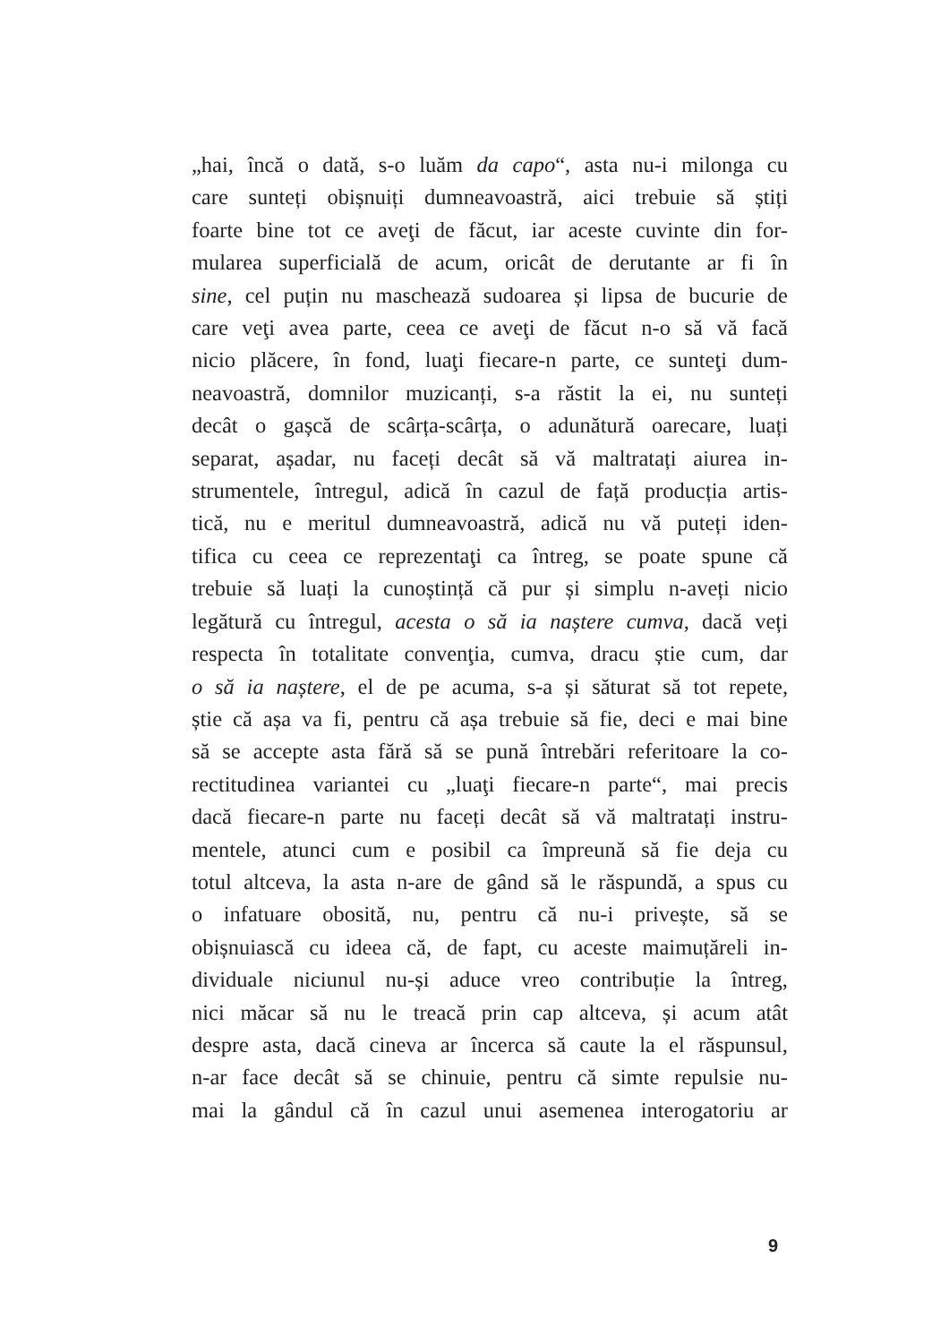„hai, încă o dată, s-o luăm da capo“, asta nu-i milonga cu
care sunteți obișnuiți dumneavoastră, aici trebuie să știți
foarte bine tot ce aveţi de făcut, iar aceste cuvinte din for-
mularea superficială de acum, oricât de derutante ar fi în
sine, cel puțin nu maschează sudoarea și lipsa de bucurie de
care veţi avea parte, ceea ce aveţi de făcut n-o să vă facă
nicio plăcere, în fond, luaţi fiecare-n parte, ce sunteţi dum-
neavoastră, domnilor muzicanți, s-a răstit la ei, nu sunteți
decât o gașcă de scârța-scârța, o adunătură oarecare, luați
separat, așadar, nu faceți decât să vă maltratați aiurea in-
strumentele, întregul, adică în cazul de față producția artis-
tică, nu e meritul dumneavoastră, adică nu vă puteți iden-
tifica cu ceea ce reprezentaţi ca întreg, se poate spune că
trebuie să luați la cunoștință că pur și simplu n-aveți nicio
legătură cu întregul, acesta o să ia naștere cumva, dacă veți
respecta în totalitate convenţia, cumva, dracu știe cum, dar
o să ia naștere, el de pe acuma, s-a și săturat să tot repete,
știe că așa va fi, pentru că așa trebuie să fie, deci e mai bine
să se accepte asta fără să se pună întrebări referitoare la co-
rectitudinea variantei cu „luaţi fiecare-n parte“, mai precis
dacă fiecare-n parte nu faceți decât să vă maltratați instru-
mentele, atunci cum e posibil ca împreună să fie deja cu
totul altceva, la asta n-are de gând să le răspundă, a spus cu
o infatuare obosită, nu, pentru că nu-i privește, să se
obișnuiască cu ideea că, de fapt, cu aceste maimuțăreli in-
dividuale niciunul nu-și aduce vreo contribuție la întreg,
nici măcar să nu le treacă prin cap altceva, și acum atât
despre asta, dacă cineva ar încerca să caute la el răspunsul,
n-ar face decât să se chinuie, pentru că simte repulsie nu-
mai la gândul că în cazul unui asemenea interogatoriu ar
9